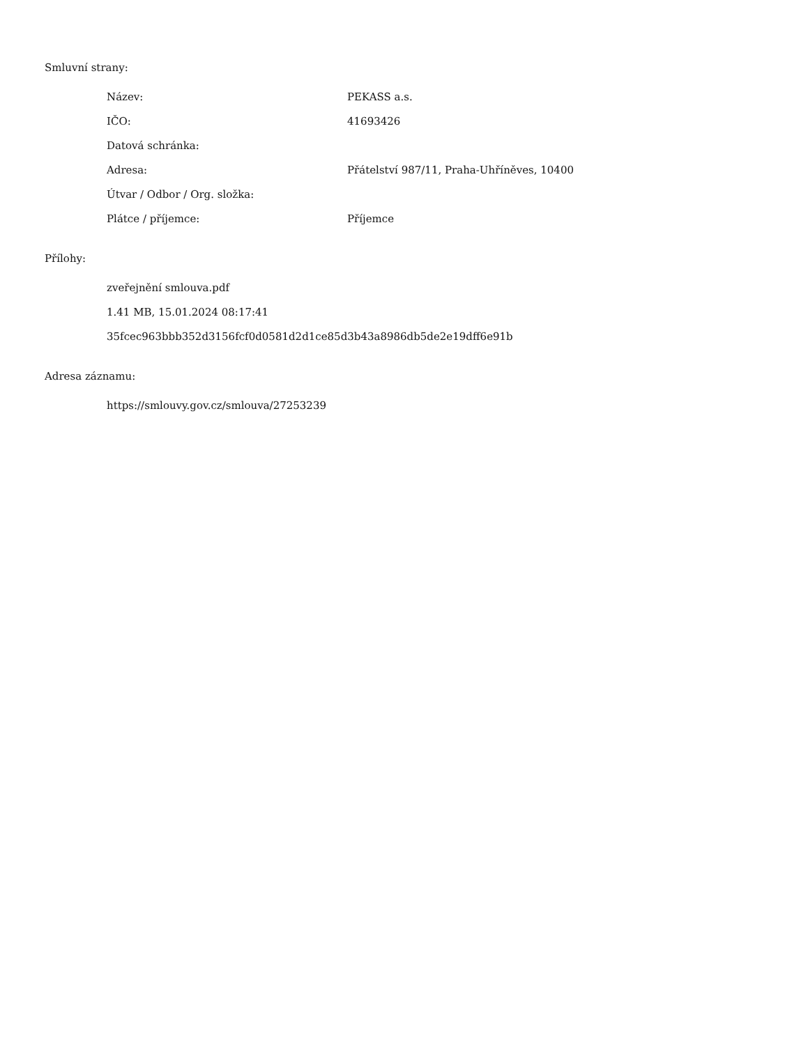Smluvní strany:
| Název: | PEKASS a.s. |
| IČO: | 41693426 |
| Datová schránka: | |
| Adresa: | Přátelství 987/11, Praha-Uhříněves, 10400 |
| Útvar / Odbor / Org. složka: | |
| Plátce / příjemce: | Příjemce |
Přílohy:
zveřejnění smlouva.pdf
1.41 MB, 15.01.2024 08:17:41
35fcec963bbb352d3156fcf0d0581d2d1ce85d3b43a8986db5de2e19dff6e91b
Adresa záznamu:
https://smlouvy.gov.cz/smlouva/27253239